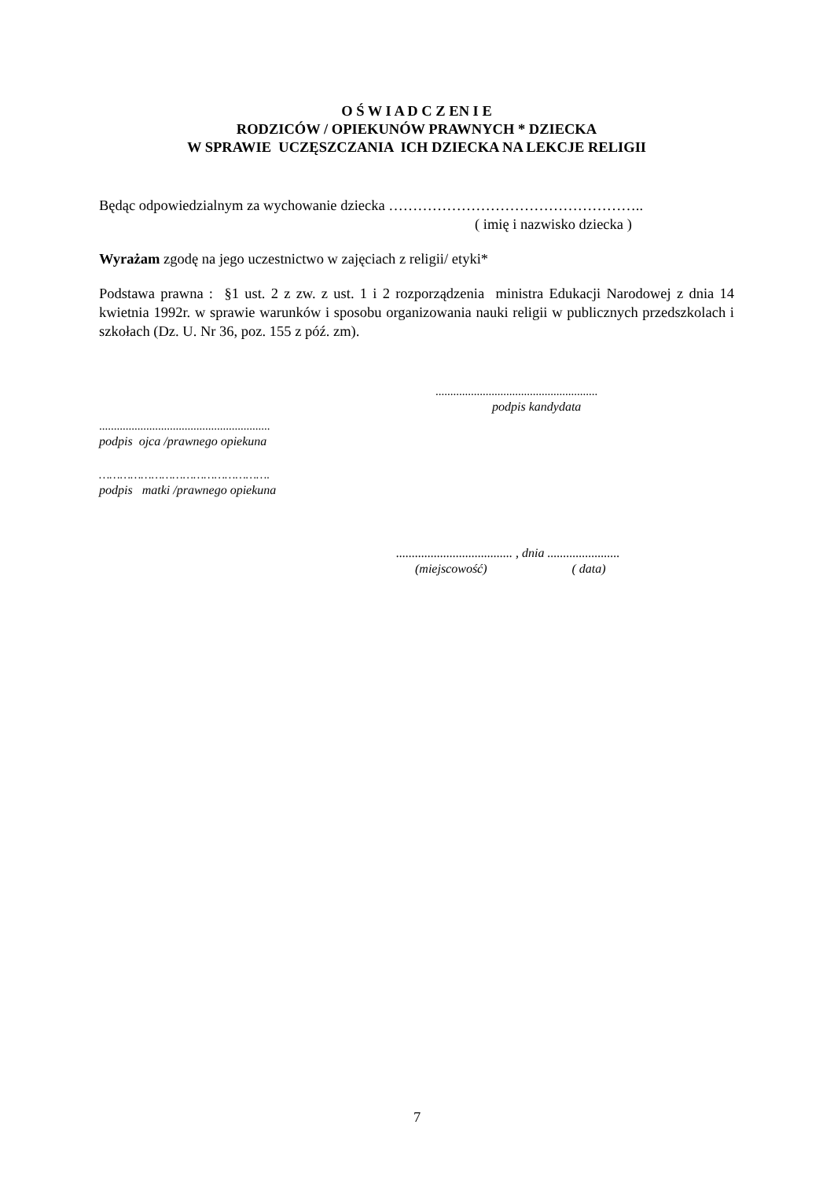O Ś W I A D C Z EN I E
RODZICÓW / OPIEKUNÓW PRAWNYCH * DZIECKA
W SPRAWIE UCZĘSZCZANIA ICH DZIECKA NA LEKCJE RELIGII
Będąc odpowiedzialnym za wychowanie dziecka ……………………………………………..
( imię i nazwisko dziecka )
Wyrażam zgodę na jego uczestnictwo w zajęciach z religii/ etyki*
Podstawa prawna : §1 ust. 2 z zw. z ust. 1 i 2 rozporządzenia ministra Edukacji Narodowej z dnia 14 kwietnia 1992r. w sprawie warunków i sposobu organizowania nauki religii w publicznych przedszkolach i szkołach (Dz. U. Nr 36, poz. 155 z póź. zm).
.......................................................
podpis kandydata
..........................................................
podpis ojca /prawnego opiekuna
………………………………………….
podpis matki /prawnego opiekuna
..................................... , dnia .......................
(miejscowość) ( data)
7